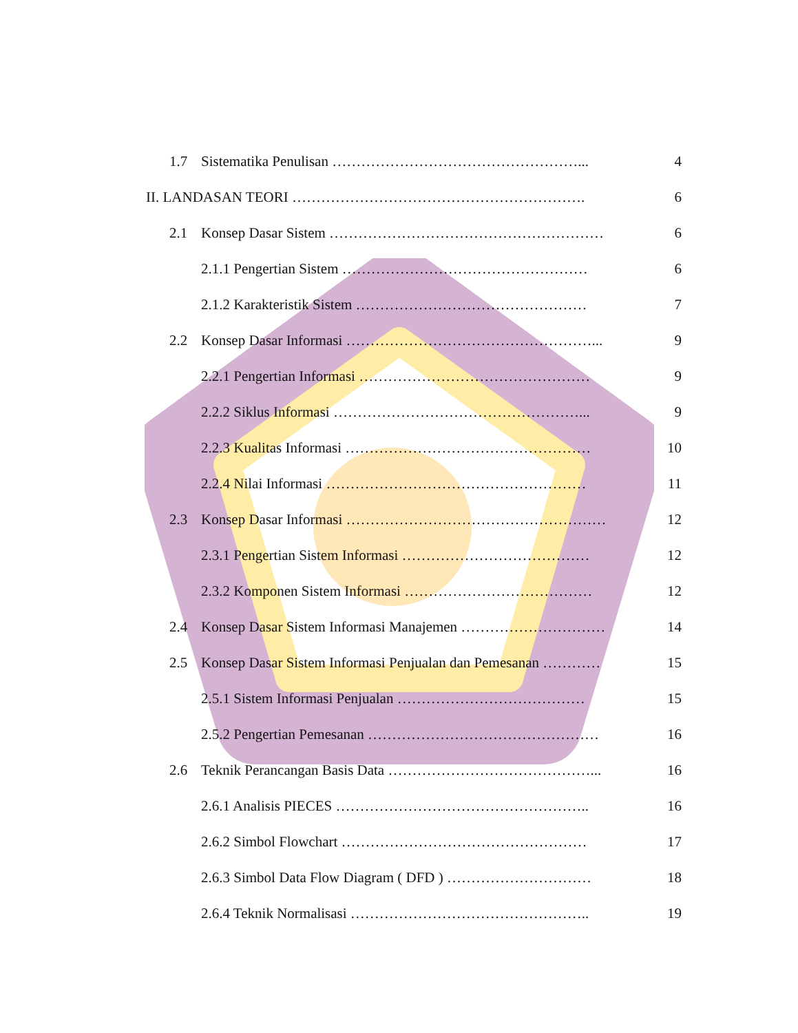1.7 Sistematika Penulisan ……………………………………………...
4
II. LANDASAN TEORI …………………………………………………….
6
2.1 Konsep Dasar Sistem …………………………………………………
6
2.1.1 Pengertian Sistem ……………………………………………
6
2.1.2 Karakteristik Sistem …………………………………………
7
2.2 Konsep Dasar Informasi ……………………………………………...
9
2.2.1 Pengertian Informasi …………………………………………
9
2.2.2 Siklus Informasi ……………………………………………...
9
2.2.3 Kualitas Informasi ……………………………………………
10
2.2.4 Nilai Informasi ………………………………………………
11
2.3 Konsep Dasar Informasi ………………………………………………
12
2.3.1 Pengertian Sistem Informasi …………………………………
12
2.3.2 Komponen Sistem Informasi …………………………………
12
2.4 Konsep Dasar Sistem Informasi Manajemen …………………………
14
2.5 Konsep Dasar Sistem Informasi Penjualan dan Pemesanan …………
15
2.5.1 Sistem Informasi Penjualan …………………………………
15
2.5.2 Pengertian Pemesanan …………………………………………
16
2.6 Teknik Perancangan Basis Data ……………………………………...
16
2.6.1 Analisis PIECES ……………………………………………..
16
2.6.2 Simbol Flowchart ……………………………………………
17
2.6.3 Simbol Data Flow Diagram ( DFD ) …………………………
18
2.6.4 Teknik Normalisasi …………………………………………..
19